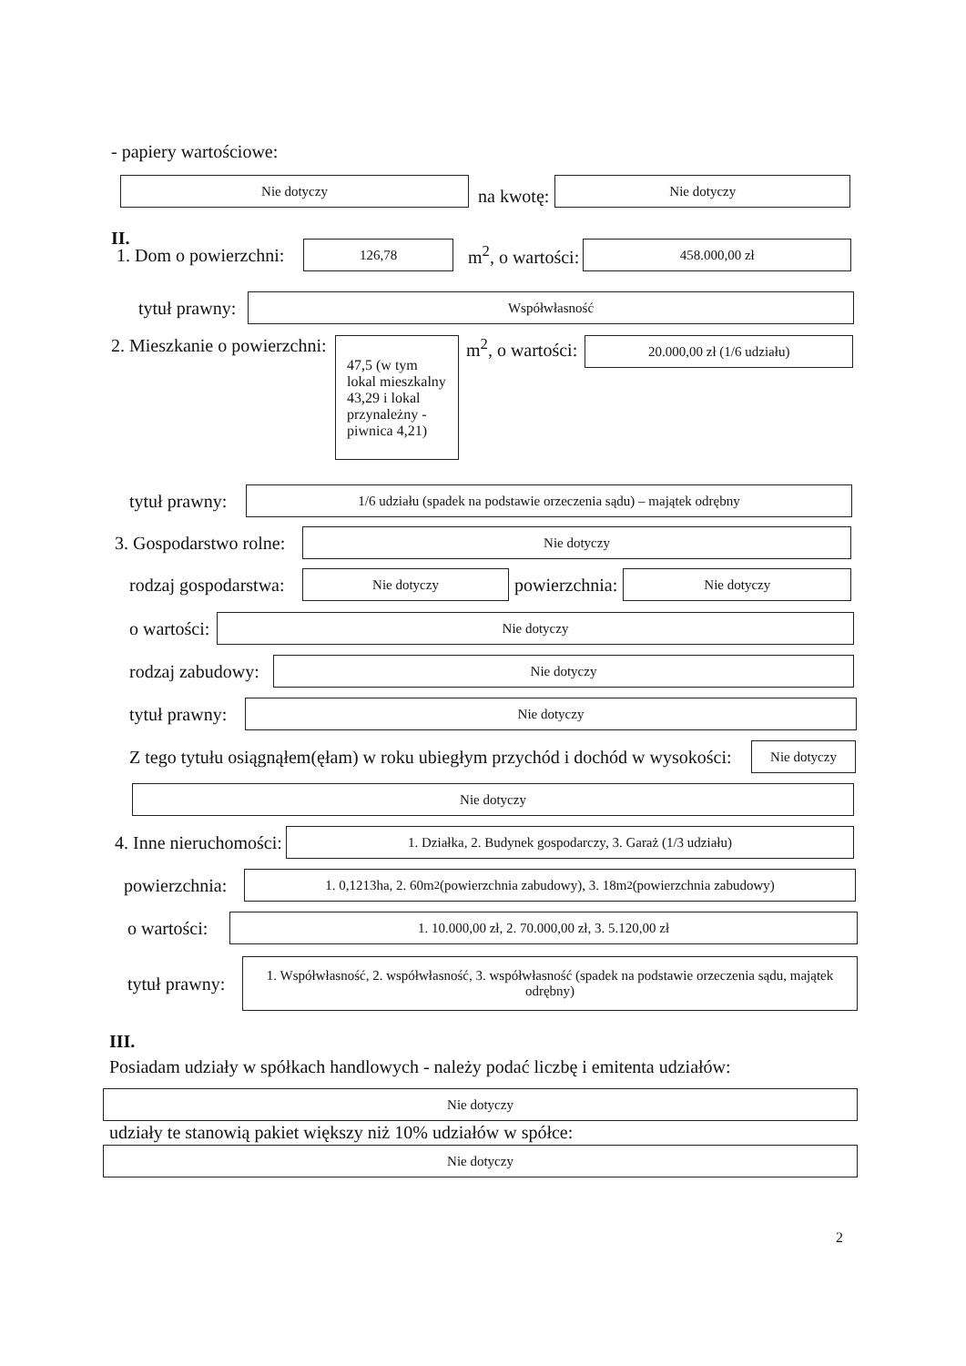- papiery wartościowe:
Nie dotyczy
na kwotę:
Nie dotyczy
II.
1. Dom o powierzchni:
126,78
m<sup>2</sup>, o wartości:
458.000,00 zł
tytuł prawny:
Współwłasność
2. Mieszkanie o powierzchni:
47,5 (w tym lokal mieszkalny 43,29 i lokal przynależny - piwnica 4,21)
m<sup>2</sup>, o wartości:
20.000,00 zł (1/6 udziału)
tytuł prawny:
1/6 udziału (spadek na podstawie orzeczenia sądu) – majątek odrębny
3. Gospodarstwo rolne:
Nie dotyczy
rodzaj gospodarstwa:
Nie dotyczy
powierzchnia:
Nie dotyczy
o wartości:
Nie dotyczy
rodzaj zabudowy:
Nie dotyczy
tytuł prawny:
Nie dotyczy
Z tego tytułu osiągnąłem(ęłam) w roku ubiegłym przychód i dochód w wysokości:
Nie dotyczy
Nie dotyczy
4. Inne nieruchomości:
1. Działka, 2. Budynek gospodarczy, 3. Garaż (1/3 udziału)
powierzchnia:
1. 0,1213ha, 2. 60m<sup>2</sup> (powierzchnia zabudowy), 3. 18m<sup>2</sup> (powierzchnia zabudowy)
o wartości:
1. 10.000,00 zł, 2. 70.000,00 zł, 3. 5.120,00 zł
tytuł prawny:
1. Współwłasność, 2. współwłasność, 3. współwłasność (spadek na podstawie orzeczenia sądu, majątek odrębny)
III.
Posiadam udziały w spółkach handlowych - należy podać liczbę i emitenta udziałów:
Nie dotyczy
udziały te stanowią pakiet większy niż 10% udziałów w spółce:
Nie dotyczy
2